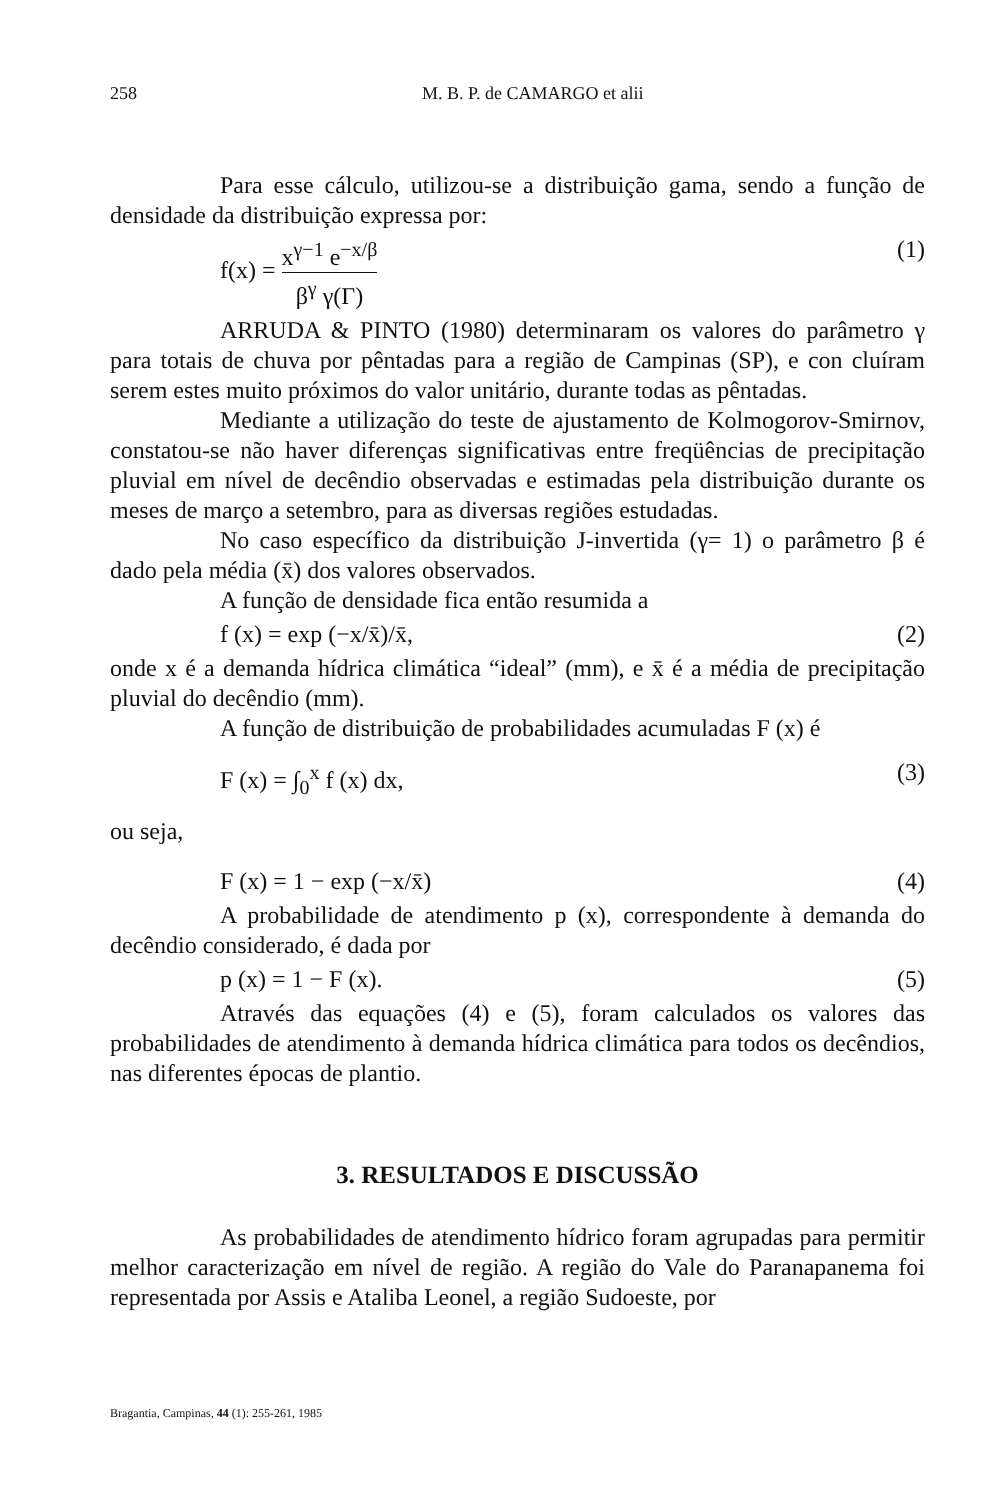258 M. B. P. de CAMARGO et alii
Para esse cálculo, utilizou-se a distribuição gama, sendo a função de densidade da distribuição expressa por:
f(x) = x<sup>γ−1</sup> e<sup>−x/β</sup> β<sup>γ</sup> γ(Γ) (1)
ARRUDA & PINTO (1980) determinaram os valores do parâmetro γ para totais de chuva por pêntadas para a região de Campinas (SP), e con cluíram serem estes muito próximos do valor unitário, durante todas as pêntadas.
Mediante a utilização do teste de ajustamento de Kolmogorov-Smirnov, constatou-se não haver diferenças significativas entre freqüências de precipitação pluvial em nível de decêndio observadas e estimadas pela distribuição durante os meses de março a setembro, para as diversas regiões estudadas.
No caso específico da distribuição J-invertida (γ= 1) o parâmetro β é dado pela média (x̄) dos valores observados.
A função de densidade fica então resumida a
f (x) = exp (−x/x̄)/x̄, (2)
onde x é a demanda hídrica climática “ideal” (mm), e x̄ é a média de precipitação pluvial do decêndio (mm).
A função de distribuição de probabilidades acumuladas F (x) é
F (x) = ∫<sub>0</sub><sup>x</sup> f (x) dx, (3)
ou seja,
F (x) = 1 − exp (−x/x̄) (4)
A probabilidade de atendimento p (x), correspondente à demanda do decêndio considerado, é dada por
p (x) = 1 − F (x). (5)
Através das equações (4) e (5), foram calculados os valores das probabilidades de atendimento à demanda hídrica climática para todos os decêndios, nas diferentes épocas de plantio.
3. RESULTADOS E DISCUSSÃO
As probabilidades de atendimento hídrico foram agrupadas para permitir melhor caracterização em nível de região. A região do Vale do Paranapanema foi representada por Assis e Ataliba Leonel, a região Sudoeste, por
Bragantia, Campinas, 44 (1): 255-261, 1985